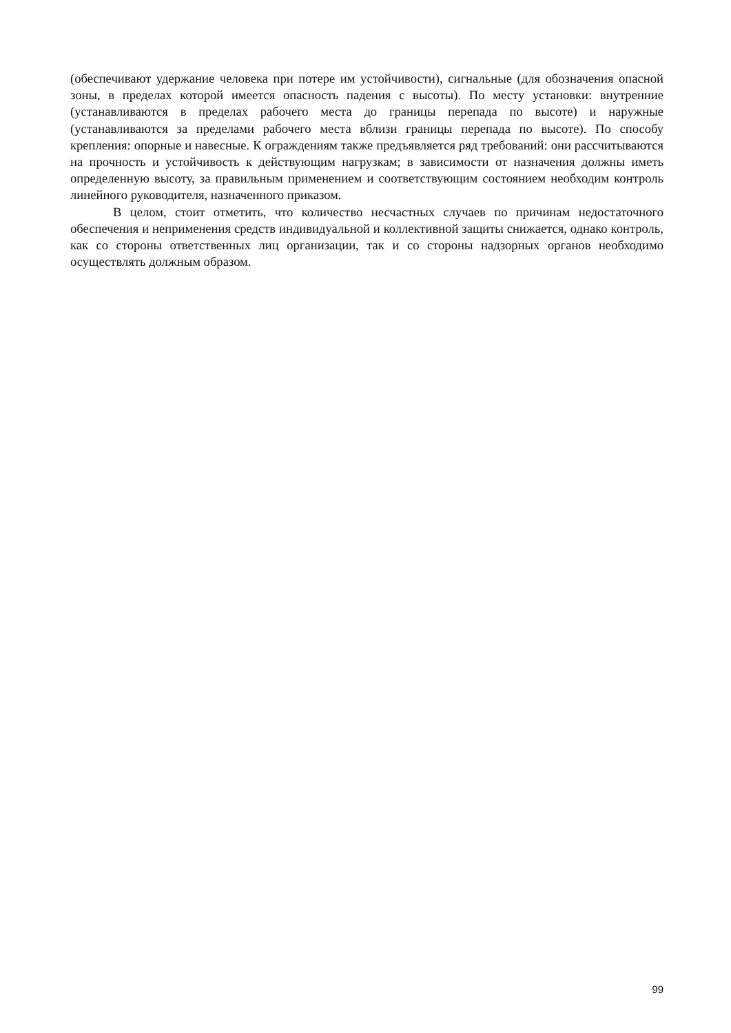(обеспечивают удержание человека при потере им устойчивости), сигнальные (для обозначения опасной зоны, в пределах которой имеется опасность падения с высоты). По месту установки: внутренние (устанавливаются в пределах рабочего места до границы перепада по высоте) и наружные (устанавливаются за пределами рабочего места вблизи границы перепада по высоте). По способу крепления: опорные и навесные. К ограждениям также предъявляется ряд требований: они рассчитываются на прочность и устойчивость к действующим нагрузкам; в зависимости от назначения должны иметь определенную высоту, за правильным применением и соответствующим состоянием необходим контроль линейного руководителя, назначенного приказом.
В целом, стоит отметить, что количество несчастных случаев по причинам недостаточного обеспечения и неприменения средств индивидуальной и коллективной защиты снижается, однако контроль, как со стороны ответственных лиц организации, так и со стороны надзорных органов необходимо осуществлять должным образом.
99